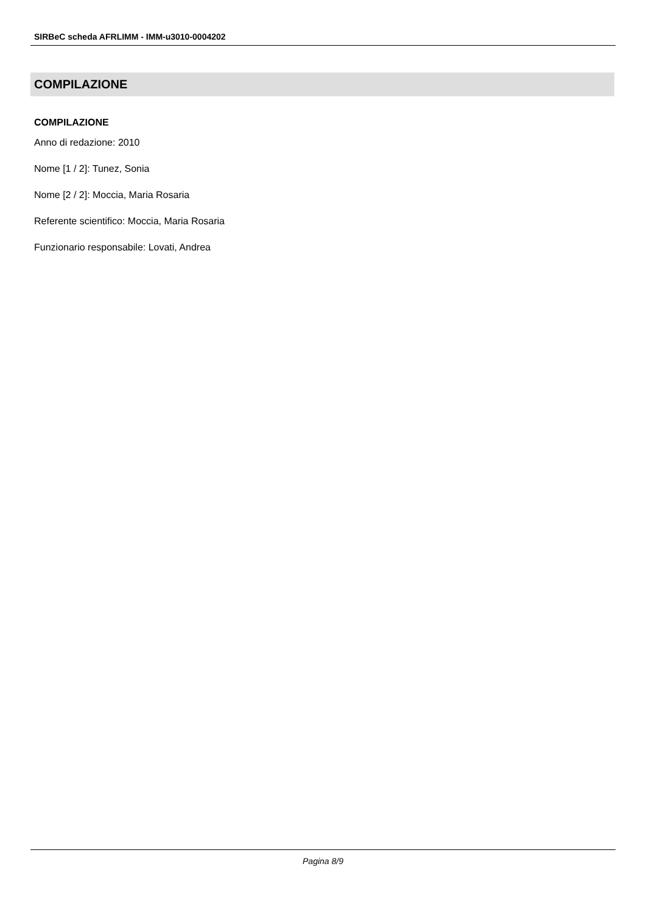SIRBeC scheda AFRLIMM - IMM-u3010-0004202
COMPILAZIONE
COMPILAZIONE
Anno di redazione: 2010
Nome [1 / 2]: Tunez, Sonia
Nome [2 / 2]: Moccia, Maria Rosaria
Referente scientifico: Moccia, Maria Rosaria
Funzionario responsabile: Lovati, Andrea
Pagina 8/9